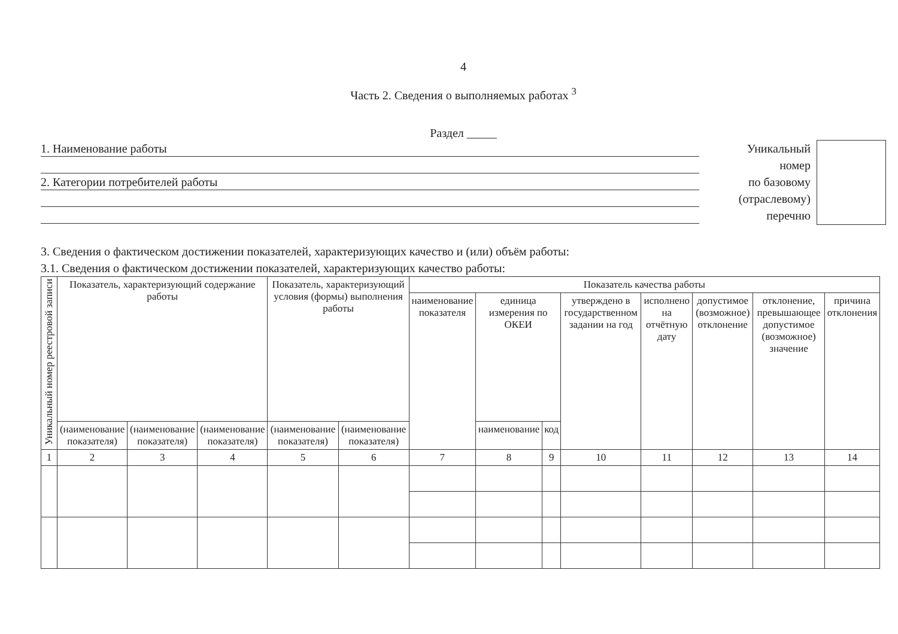4
Часть 2. Сведения о выполняемых работах <sup>3</sup>
Раздел _____
1. Наименование работы
2. Категории потребителей работы
Уникальный
номер
по базовому
(отраслевому)
перечню
3. Сведения о фактическом достижении показателей, характеризующих качество и (или) объём работы:
3.1. Сведения о фактическом достижении показателей, характеризующих качество работы:
| Уникальный номер реестровой записи | Показатель, характеризующий содержание работы | | | Показатель, характеризующий условия (формы) выполнения работы | | Показатель качества работы | | | | | | | |
| --- | --- | --- | --- | --- | --- | --- | --- | --- | --- | --- | --- | --- | --- |
| | | | | | | наименование показателя | единица измерения по ОКЕИ | | утверждено в государственном задании на год | исполнено на отчётную дату | допустимое (возможное) отклонение | отклонение, превышающее допустимое (возможное) значение | причина отклонения |
| | (наименование показателя) | (наименование показателя) | (наименование показателя) | (наименование показателя) | (наименование показателя) | | наименование | код | | | | | |
| 1 | 2 | 3 | 4 | 5 | 6 | 7 | 8 | 9 | 10 | 11 | 12 | 13 | 14 |